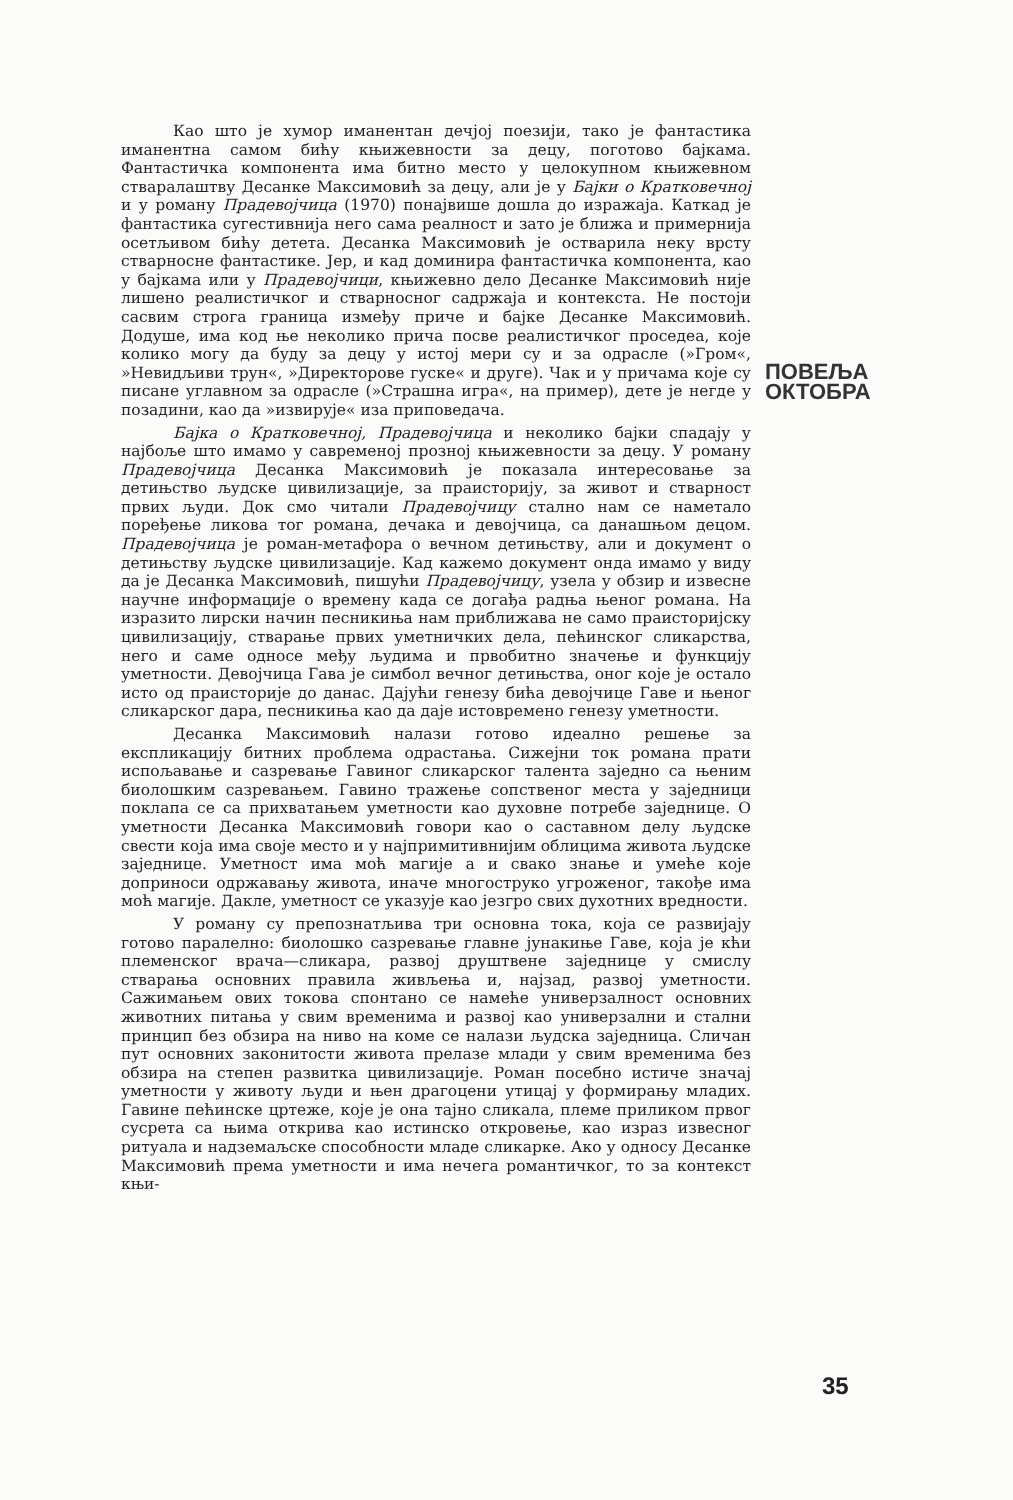Као што је хумор иманентан дечјој поезији, тако је фантастика иманентна самом бићу књижевности за децу, поготово бајкама. Фантастичка компонента има битно место у целокупном књижевном стваралаштву Десанке Максимовић за децу, али је у Бајки о Кратковечној и у роману Прадевојчица (1970) понајвише дошла до изражаја. Каткад је фантастика сугестивнија него сама реалност и зато је ближа и примернија осетљивом бићу детета. Десанка Максимовић је остварила неку врсту стварносне фантастике. Јер, и кад доминира фантастичка компонента, као у бајкама или у Прадевојчици, књижевно дело Десанке Максимовић није лишено реалистичког и стварносног садржаја и контекста. Не постоји сасвим строга граница између приче и бајке Десанке Максимовић. Додуше, има код ње неколико прича посве реалистичког проседеа, које колико могу да буду за децу у истој мери су и за одрасле (»Гром«, »Невидљиви трун«, »Директорове гуске« и друге). Чак и у причама које су писане углавном за одрасле (»Страшна игра«, на пример), дете је негде у позадини, као да »извирује« иза приповедача.
Бајка о Кратковечној, Прадевојчица и неколико бајки спадају у најбоље што имамо у савременој прозној књижевности за децу. У роману Прадевојчица Десанка Максимовић је показала интересовање за детињство људске цивилизације, за праисторију, за живот и стварност првих људи. Док смо читали Прадевојчицу стално нам се наметало поређење ликова тог романа, дечака и девојчица, са данашњом децом. Прадевојчица је роман-метафора о вечном детињству, али и документ о детињству људске цивилизације. Кад кажемо документ онда имамо у виду да је Десанка Максимовић, пишући Прадевојчицу, узела у обзир и извесне научне информације о времену када се догађа радња њеног романа. На изразито лирски начин песникиња нам приближава не само праисторијску цивилизацију, стварање првих уметничких дела, пећинског сликарства, него и саме односе међу људима и првобитно значење и функцију уметности. Девојчица Гава је симбол вечног детињства, оног које је остало исто од праисторије до данас. Дајући генезу бића девојчице Гаве и њеног сликарског дара, песникиња као да даје истовремено генезу уметности.
Десанка Максимовић налази готово идеално решење за експликацију битних проблема одрастања. Сижејни ток романа прати испољавање и сазревање Гавиног сликарског талента заједно са њеним биолошким сазревањем. Гавино тражење сопственог места у заједници поклапа се са прихватањем уметности као духовне потребе заједнице. О уметности Десанка Максимовић говори као о саставном делу људске свести која има своје место и у најпримитивнијим облицима живота људске заједнице. Уметност има моћ магије а и свако знање и умеће које доприноси одржавању живота, иначе многоструко угроженог, такође има моћ магије. Дакле, уметност се указује као језгро свих духотних вредности.
У роману су препознатљива три основна тока, која се развијају готово паралелно: биолошко сазревање главне јунакиње Гаве, која је кћи племенског врача—сликара, развој друштвене заједнице у смислу стварања основних правила живљења и, најзад, развој уметности. Сажимањем ових токова спонтано се намеће универзалност основних животних питања у свим временима и развој као универзални и стални принцип без обзира на ниво на коме се налази људска заједница. Сличан пут основних законитости живота прелазе млади у свим временима без обзира на степен развитка цивилизације. Роман посебно истиче значај уметности у животу људи и њен драгоцени утицај у формирању младих. Гавине пећинске цртеже, које је она тајно сликала, племе приликом првог сусрета са њима открива као истинско откровење, као израз извесног ритуала и надземаљске способности младе сликарке. Ако у односу Десанке Максимовић према уметности и има нечега романтичког, то за контекст књи-
ПОВЕЉА
ОКТОБРА
35